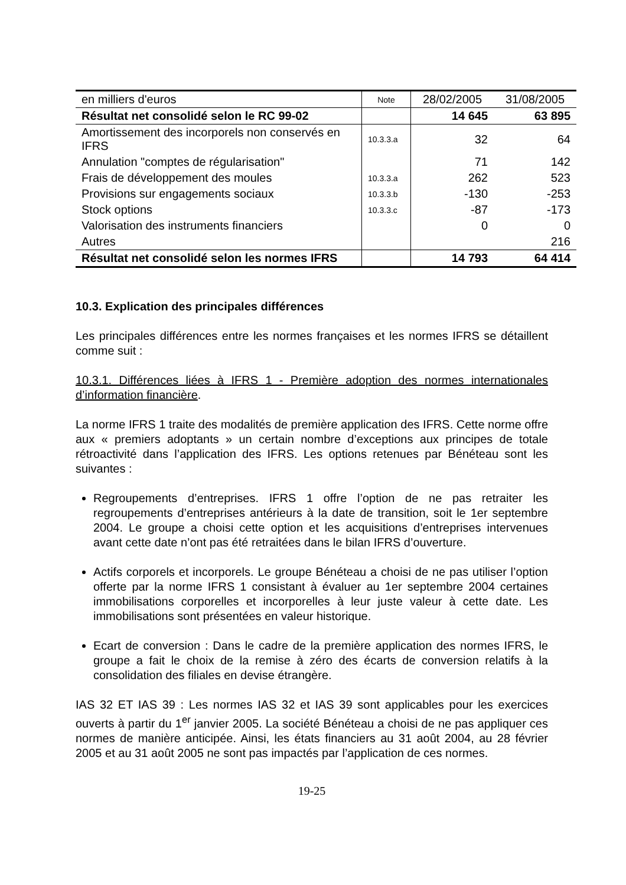| en milliers d'euros | Note | 28/02/2005 | 31/08/2005 |
| Résultat net consolidé selon le RC 99-02 | | 14 645 | 63 895 |
| Amortissement des incorporels non conservés en IFRS | 10.3.3.a | 32 | 64 |
| Annulation "comptes de régularisation" | | 71 | 142 |
| Frais de développement des moules | 10.3.3.a | 262 | 523 |
| Provisions sur engagements sociaux | 10.3.3.b | -130 | -253 |
| Stock options | 10.3.3.c | -87 | -173 |
| Valorisation des instruments financiers | | 0 | 0 |
| Autres | | | 216 |
| Résultat net consolidé selon les normes IFRS | | 14 793 | 64 414 |
10.3. Explication des principales différences
Les principales différences entre les normes françaises et les normes IFRS se détaillent comme suit :
10.3.1. Différences liées à IFRS 1 - Première adoption des normes internationales d’information financière.
La norme IFRS 1 traite des modalités de première application des IFRS. Cette norme offre aux « premiers adoptants » un certain nombre d’exceptions aux principes de totale rétroactivité dans l’application des IFRS. Les options retenues par Bénéteau sont les suivantes :
Regroupements d’entreprises. IFRS 1 offre l’option de ne pas retraiter les regroupements d’entreprises antérieurs à la date de transition, soit le 1er septembre 2004. Le groupe a choisi cette option et les acquisitions d’entreprises intervenues avant cette date n’ont pas été retraitées dans le bilan IFRS d’ouverture.
Actifs corporels et incorporels. Le groupe Bénéteau a choisi de ne pas utiliser l’option offerte par la norme IFRS 1 consistant à évaluer au 1er septembre 2004 certaines immobilisations corporelles et incorporelles à leur juste valeur à cette date. Les immobilisations sont présentées en valeur historique.
Ecart de conversion : Dans le cadre de la première application des normes IFRS, le groupe a fait le choix de la remise à zéro des écarts de conversion relatifs à la consolidation des filiales en devise étrangère.
IAS 32 ET IAS 39 : Les normes IAS 32 et IAS 39 sont applicables pour les exercices ouverts à partir du 1<sup>er</sup> janvier 2005. La société Bénéteau a choisi de ne pas appliquer ces normes de manière anticipée. Ainsi, les états financiers au 31 août 2004, au 28 février 2005 et au 31 août 2005 ne sont pas impactés par l’application de ces normes.
19-25